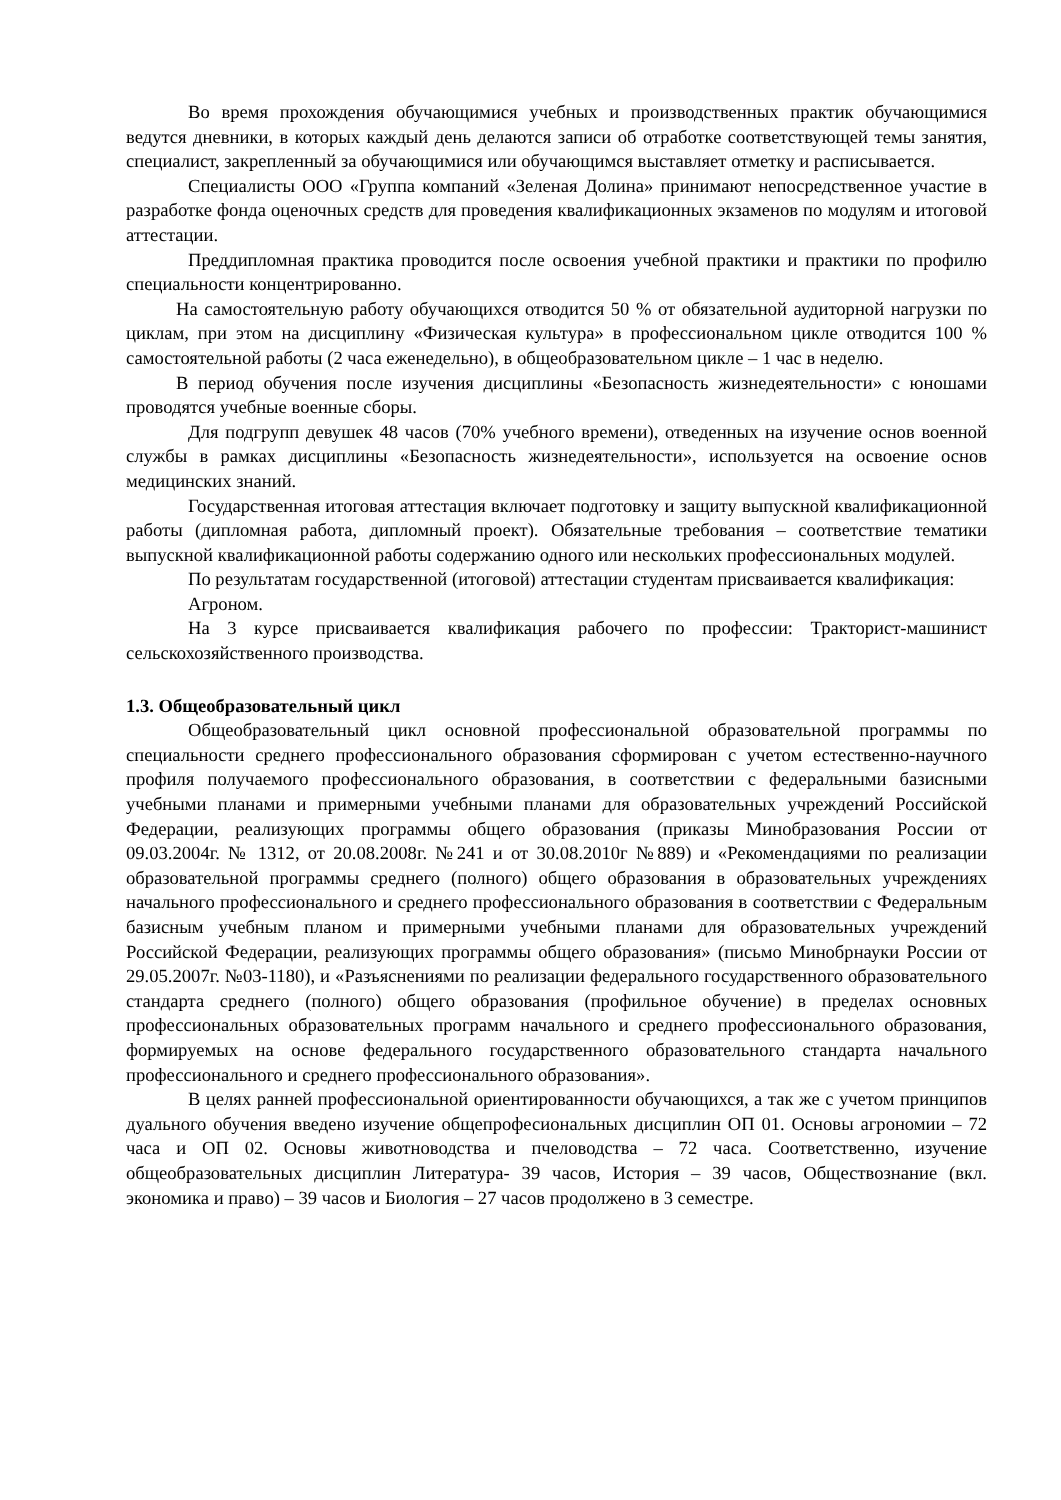Во время прохождения обучающимися учебных и производственных практик обучающимися ведутся дневники, в которых каждый день делаются записи об отработке соответствующей темы занятия, специалист, закрепленный за обучающимися или обучающимся выставляет отметку и расписывается.
Специалисты ООО «Группа компаний «Зеленая Долина» принимают непосредственное участие в разработке фонда оценочных средств для проведения квалификационных экзаменов по модулям и итоговой аттестации.
Преддипломная практика проводится после освоения учебной практики и практики по профилю специальности концентрированно.
На самостоятельную работу обучающихся отводится 50 % от обязательной аудиторной нагрузки по циклам, при этом на дисциплину «Физическая культура» в профессиональном цикле отводится 100 % самостоятельной работы (2 часа еженедельно), в общеобразовательном цикле – 1 час в неделю.
В период обучения после изучения дисциплины «Безопасность жизнедеятельности» с юношами проводятся учебные военные сборы.
Для подгрупп девушек 48 часов (70% учебного времени), отведенных на изучение основ военной службы в рамках дисциплины «Безопасность жизнедеятельности», используется на освоение основ медицинских знаний.
Государственная итоговая аттестация включает подготовку и защиту выпускной квалификационной работы (дипломная работа, дипломный проект). Обязательные требования – соответствие тематики выпускной квалификационной работы содержанию одного или нескольких профессиональных модулей.
По результатам государственной (итоговой) аттестации студентам присваивается квалификация:
Агроном.
На 3 курсе присваивается квалификация рабочего по профессии: Тракторист-машинист сельскохозяйственного производства.
1.3. Общеобразовательный цикл
Общеобразовательный цикл основной профессиональной образовательной программы по специальности среднего профессионального образования сформирован с учетом естественно-научного профиля получаемого профессионального образования, в соответствии с федеральными базисными учебными планами и примерными учебными планами для образовательных учреждений Российской Федерации, реализующих программы общего образования (приказы Минобразования России от 09.03.2004г. № 1312, от 20.08.2008г. №241 и от 30.08.2010г №889) и «Рекомендациями по реализации образовательной программы среднего (полного) общего образования в образовательных учреждениях начального профессионального и среднего профессионального образования в соответствии с Федеральным базисным учебным планом и примерными учебными планами для образовательных учреждений Российской Федерации, реализующих программы общего образования» (письмо Минобрнауки России от 29.05.2007г. №03-1180), и «Разъяснениями по реализации федерального государственного образовательного стандарта среднего (полного) общего образования (профильное обучение) в пределах основных профессиональных образовательных программ начального и среднего профессионального образования, формируемых на основе федерального государственного образовательного стандарта начального профессионального и среднего профессионального образования».
В целях ранней профессиональной ориентированности обучающихся, а так же с учетом принципов дуального обучения введено изучение общепрофесиональных дисциплин ОП 01. Основы агрономии – 72 часа и ОП 02. Основы животноводства и пчеловодства – 72 часа. Соответственно, изучение общеобразовательных дисциплин Литература- 39 часов, История – 39 часов, Обществознание (вкл. экономика и право) – 39 часов и Биология – 27 часов продолжено в 3 семестре.